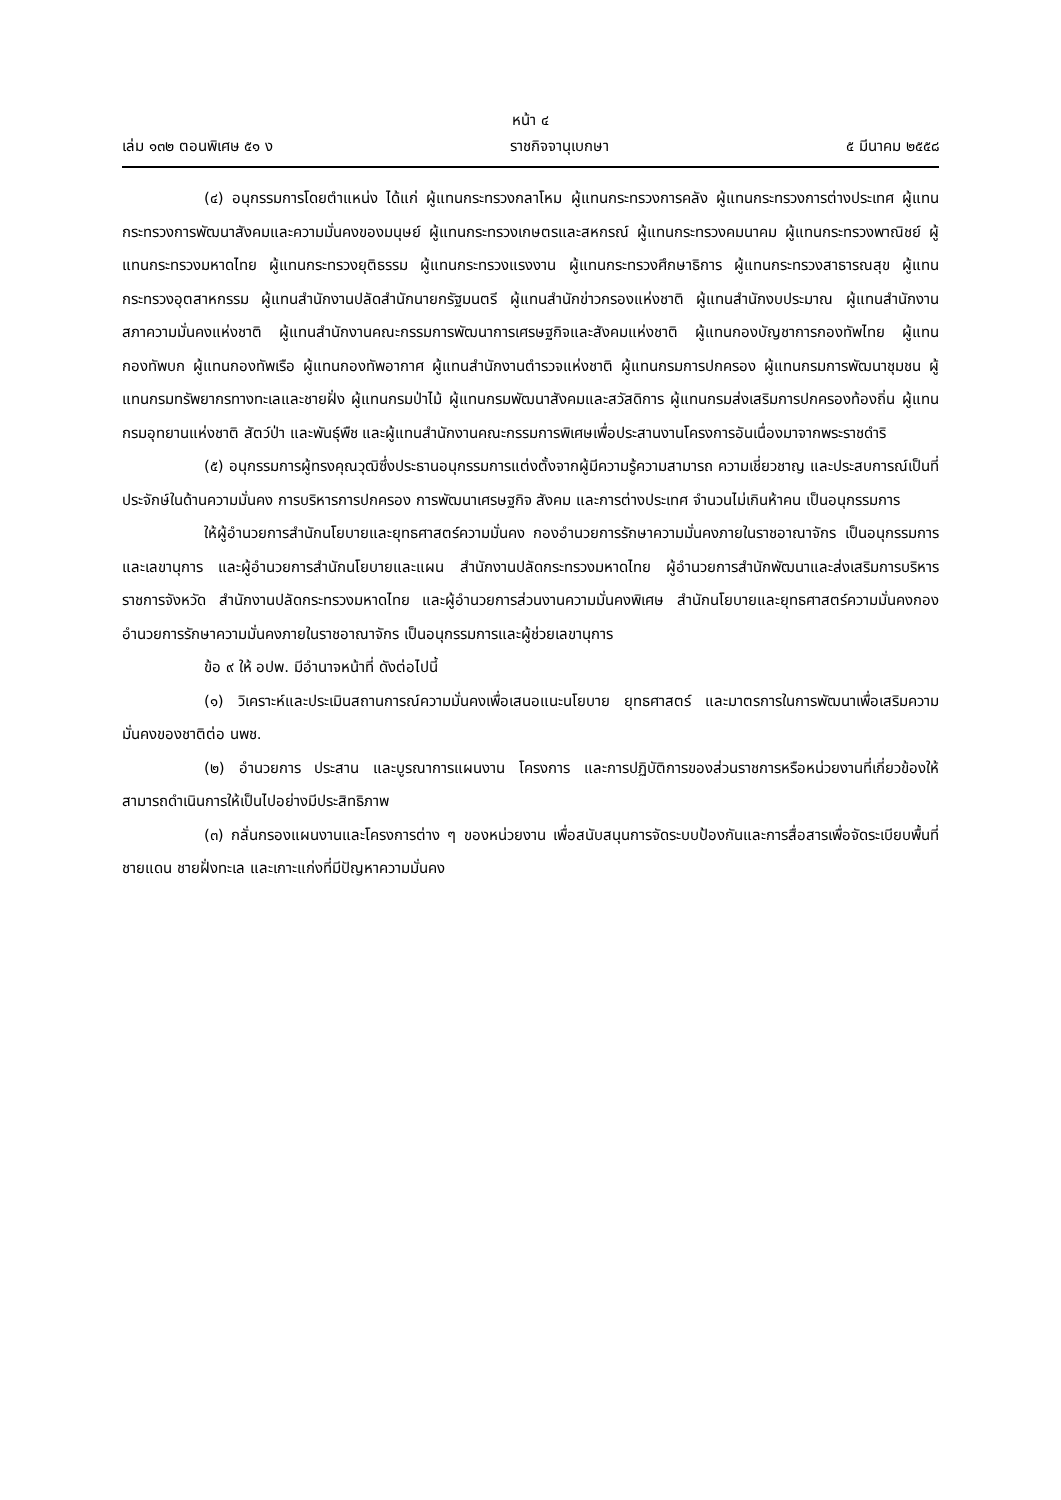หน้า ๔
เล่ม ๑๓๒ ตอนพิเศษ ๕๑ ง ราชกิจจานุเบกษา ๕ มีนาคม ๒๕๕๘
(๔) อนุกรรมการโดยตำแหน่ง ได้แก่ ผู้แทนกระทรวงกลาโหม ผู้แทนกระทรวงการคลัง ผู้แทนกระทรวงการต่างประเทศ ผู้แทนกระทรวงการพัฒนาสังคมและความมั่นคงของมนุษย์ ผู้แทนกระทรวงเกษตรและสหกรณ์ ผู้แทนกระทรวงคมนาคม ผู้แทนกระทรวงพาณิชย์ ผู้แทนกระทรวงมหาดไทย ผู้แทนกระทรวงยุติธรรม ผู้แทนกระทรวงแรงงาน ผู้แทนกระทรวงศึกษาธิการ ผู้แทนกระทรวงสาธารณสุข ผู้แทนกระทรวงอุตสาหกรรม ผู้แทนสำนักงานปลัดสำนักนายกรัฐมนตรี ผู้แทนสำนักข่าวกรองแห่งชาติ ผู้แทนสำนักงบประมาณ ผู้แทนสำนักงานสภาความมั่นคงแห่งชาติ ผู้แทนสำนักงานคณะกรรมการพัฒนาการเศรษฐกิจและสังคมแห่งชาติ ผู้แทนกองบัญชาการกองทัพไทย ผู้แทนกองทัพบก ผู้แทนกองทัพเรือ ผู้แทนกองทัพอากาศ ผู้แทนสำนักงานตำรวจแห่งชาติ ผู้แทนกรมการปกครอง ผู้แทนกรมการพัฒนาชุมชน ผู้แทนกรมทรัพยากรทางทะเลและชายฝั่ง ผู้แทนกรมป่าไม้ ผู้แทนกรมพัฒนาสังคมและสวัสดิการ ผู้แทนกรมส่งเสริมการปกครองท้องถิ่น ผู้แทนกรมอุทยานแห่งชาติ สัตว์ป่า และพันธุ์พืช และผู้แทนสำนักงานคณะกรรมการพิเศษเพื่อประสานงานโครงการอันเนื่องมาจากพระราชดำริ
(๕) อนุกรรมการผู้ทรงคุณวุฒิซึ่งประธานอนุกรรมการแต่งตั้งจากผู้มีความรู้ความสามารถ ความเชี่ยวชาญ และประสบการณ์เป็นที่ประจักษ์ในด้านความมั่นคง การบริหารการปกครอง การพัฒนาเศรษฐกิจ สังคม และการต่างประเทศ จำนวนไม่เกินห้าคน เป็นอนุกรรมการ
ให้ผู้อำนวยการสำนักนโยบายและยุทธศาสตร์ความมั่นคง กองอำนวยการรักษาความมั่นคงภายในราชอาณาจักร เป็นอนุกรรมการและเลขานุการ และผู้อำนวยการสำนักนโยบายและแผน สำนักงานปลัดกระทรวงมหาดไทย ผู้อำนวยการสำนักพัฒนาและส่งเสริมการบริหารราชการจังหวัด สำนักงานปลัดกระทรวงมหาดไทย และผู้อำนวยการส่วนงานความมั่นคงพิเศษ สำนักนโยบายและยุทธศาสตร์ความมั่นคงกองอำนวยการรักษาความมั่นคงภายในราชอาณาจักร เป็นอนุกรรมการและผู้ช่วยเลขานุการ
ข้อ ๙ ให้ อปพ. มีอำนาจหน้าที่ ดังต่อไปนี้
(๑) วิเคราะห์และประเมินสถานการณ์ความมั่นคงเพื่อเสนอแนะนโยบาย ยุทธศาสตร์ และมาตรการในการพัฒนาเพื่อเสริมความมั่นคงของชาติต่อ นพช.
(๒) อำนวยการ ประสาน และบูรณาการแผนงาน โครงการ และการปฏิบัติการของส่วนราชการหรือหน่วยงานที่เกี่ยวข้องให้สามารถดำเนินการให้เป็นไปอย่างมีประสิทธิภาพ
(๓) กลั่นกรองแผนงานและโครงการต่าง ๆ ของหน่วยงาน เพื่อสนับสนุนการจัดระบบป้องกันและการสื่อสารเพื่อจัดระเบียบพื้นที่ชายแดน ชายฝั่งทะเล และเกาะแก่งที่มีปัญหาความมั่นคง